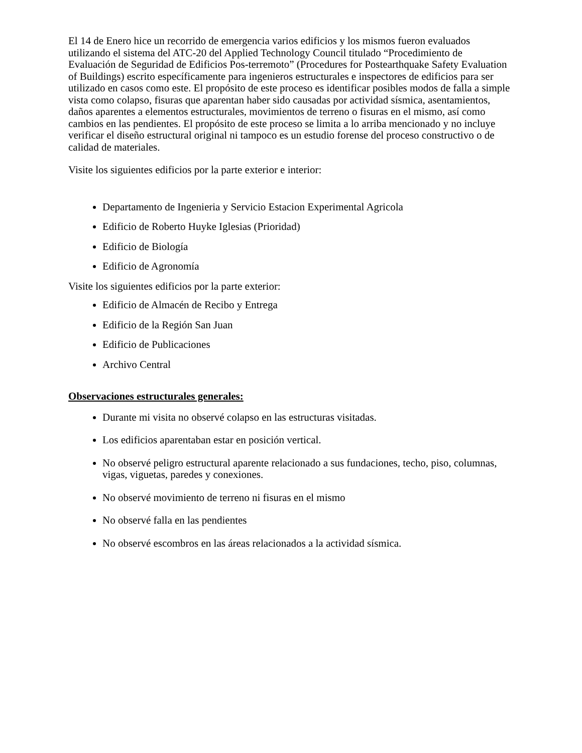El 14 de Enero hice un recorrido de emergencia varios edificios y los mismos fueron evaluados utilizando el sistema del ATC-20 del Applied Technology Council titulado “Procedimiento de Evaluación de Seguridad de Edificios Pos-terremoto” (Procedures for Postearthquake Safety Evaluation of Buildings) escrito específicamente para ingenieros estructurales e inspectores de edificios para ser utilizado en casos como este. El propósito de este proceso es identificar posibles modos de falla a simple vista como colapso, fisuras que aparentan haber sido causadas por actividad sísmica, asentamientos, daños aparentes a elementos estructurales, movimientos de terreno o fisuras en el mismo, así como cambios en las pendientes. El propósito de este proceso se limita a lo arriba mencionado y no incluye verificar el diseño estructural original ni tampoco es un estudio forense del proceso constructivo o de calidad de materiales.
Visite los siguientes edificios por la parte exterior e interior:
Departamento de Ingenieria y Servicio Estacion Experimental Agricola
Edificio de Roberto Huyke Iglesias (Prioridad)
Edificio de Biología
Edificio de Agronomía
Visite los siguientes edificios por la parte exterior:
Edificio de Almacén de Recibo y Entrega
Edificio de la Región San Juan
Edificio de Publicaciones
Archivo Central
Observaciones estructurales generales:
Durante mi visita no observé colapso en las estructuras visitadas.
Los edificios aparentaban estar en posición vertical.
No observé peligro estructural aparente relacionado a sus fundaciones, techo, piso, columnas, vigas, viguetas, paredes y conexiones.
No observé movimiento de terreno ni fisuras en el mismo
No observé falla en las pendientes
No observé escombros en las áreas relacionados a la actividad sísmica.